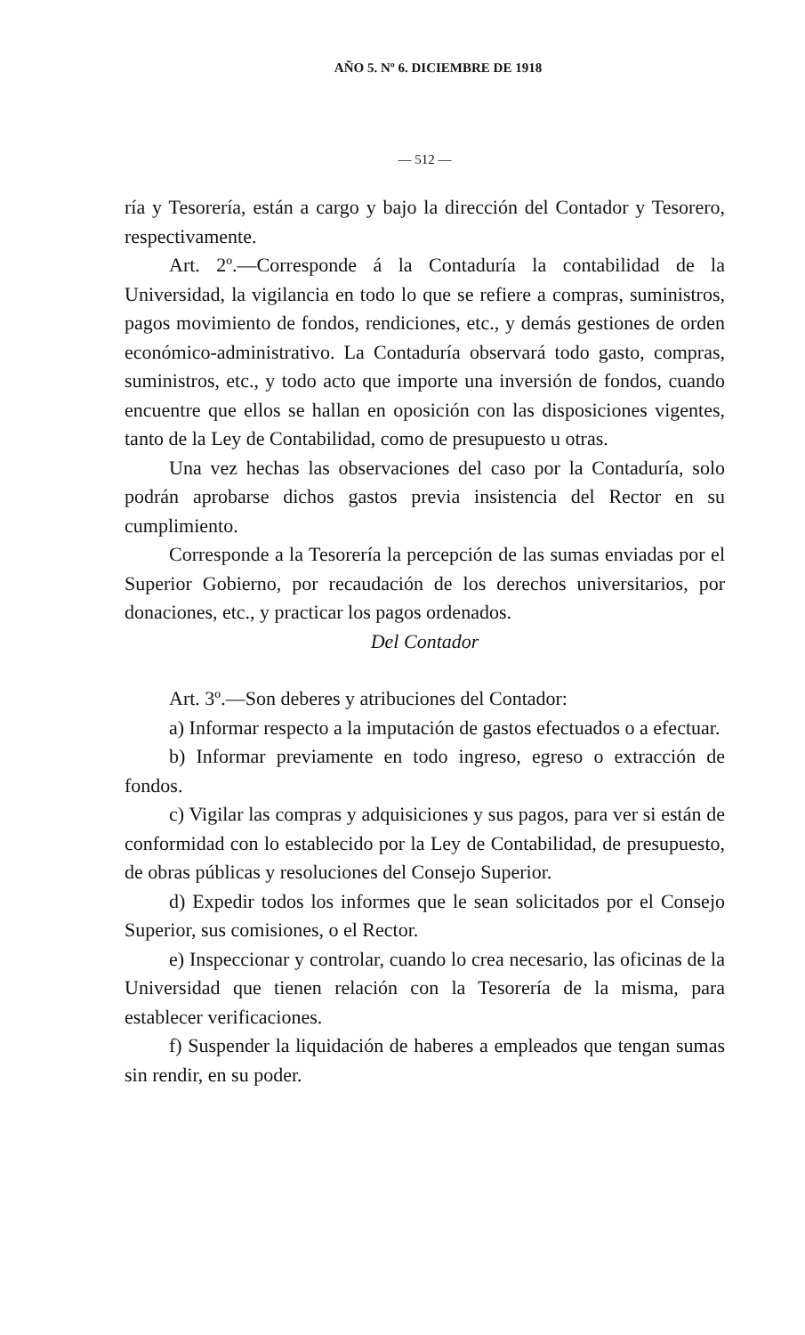AÑO 5. Nº 6. DICIEMBRE DE 1918
— 512 —
ría y Tesorería, están a cargo y bajo la dirección del Contador y Tesorero, respectivamente.
Art. 2º.—Corresponde á la Contaduría la contabilidad de la Universidad, la vigilancia en todo lo que se refiere a compras, suministros, pagos movimiento de fondos, rendiciones, etc., y demás gestiones de orden económico-administrativo. La Contaduría observará todo gasto, compras, suministros, etc., y todo acto que importe una inversión de fondos, cuando encuentre que ellos se hallan en oposición con las disposiciones vigentes, tanto de la Ley de Contabilidad, como de presupuesto u otras.
Una vez hechas las observaciones del caso por la Contaduría, solo podrán aprobarse dichos gastos previa insistencia del Rector en su cumplimiento.
Corresponde a la Tesorería la percepción de las sumas enviadas por el Superior Gobierno, por recaudación de los derechos universitarios, por donaciones, etc., y practicar los pagos ordenados.
Del Contador
Art. 3º.—Son deberes y atribuciones del Contador:
a) Informar respecto a la imputación de gastos efectuados o a efectuar.
b) Informar previamente en todo ingreso, egreso o extracción de fondos.
c) Vigilar las compras y adquisiciones y sus pagos, para ver si están de conformidad con lo establecido por la Ley de Contabilidad, de presupuesto, de obras públicas y resoluciones del Consejo Superior.
d) Expedir todos los informes que le sean solicitados por el Consejo Superior, sus comisiones, o el Rector.
e) Inspeccionar y controlar, cuando lo crea necesario, las oficinas de la Universidad que tienen relación con la Tesorería de la misma, para establecer verificaciones.
f) Suspender la liquidación de haberes a empleados que tengan sumas sin rendir, en su poder.